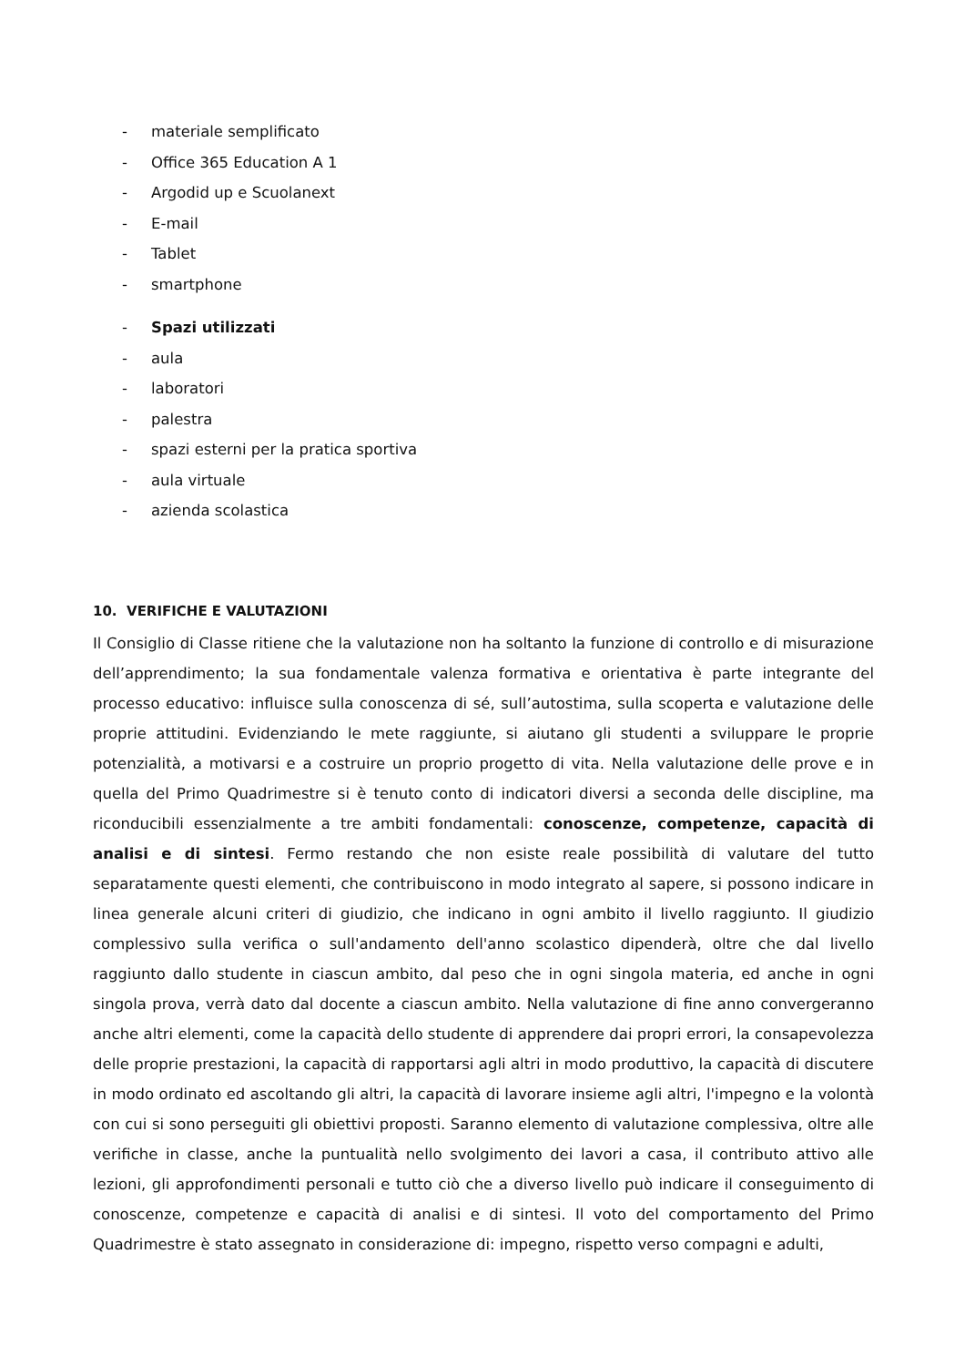- materiale semplificato
- Office 365 Education A 1
- Argodid up e Scuolanext
- E-mail
- Tablet
- smartphone
- Spazi utilizzati
- aula
- laboratori
- palestra
- spazi esterni per la pratica sportiva
- aula virtuale
- azienda scolastica
10. VERIFICHE E VALUTAZIONI
Il Consiglio di Classe ritiene che la valutazione non ha soltanto la funzione di controllo e di misurazione dell’apprendimento; la sua fondamentale valenza formativa e orientativa è parte integrante del processo educativo: influisce sulla conoscenza di sé, sull’autostima, sulla scoperta e valutazione delle proprie attitudini. Evidenziando le mete raggiunte, si aiutano gli studenti a sviluppare le proprie potenzialità, a motivarsi e a costruire un proprio progetto di vita. Nella valutazione delle prove e in quella del Primo Quadrimestre si è tenuto conto di indicatori diversi a seconda delle discipline, ma riconducibili essenzialmente a tre ambiti fondamentali: conoscenze, competenze, capacità di analisi e di sintesi. Fermo restando che non esiste reale possibilità di valutare del tutto separatamente questi elementi, che contribuiscono in modo integrato al sapere, si possono indicare in linea generale alcuni criteri di giudizio, che indicano in ogni ambito il livello raggiunto. Il giudizio complessivo sulla verifica o sull'andamento dell'anno scolastico dipenderà, oltre che dal livello raggiunto dallo studente in ciascun ambito, dal peso che in ogni singola materia, ed anche in ogni singola prova, verrà dato dal docente a ciascun ambito. Nella valutazione di fine anno convergeranno anche altri elementi, come la capacità dello studente di apprendere dai propri errori, la consapevolezza delle proprie prestazioni, la capacità di rapportarsi agli altri in modo produttivo, la capacità di discutere in modo ordinato ed ascoltando gli altri, la capacità di lavorare insieme agli altri, l'impegno e la volontà con cui si sono perseguiti gli obiettivi proposti. Saranno elemento di valutazione complessiva, oltre alle verifiche in classe, anche la puntualità nello svolgimento dei lavori a casa, il contributo attivo alle lezioni, gli approfondimenti personali e tutto ciò che a diverso livello può indicare il conseguimento di conoscenze, competenze e capacità di analisi e di sintesi. Il voto del comportamento del Primo Quadrimestre è stato assegnato in considerazione di: impegno, rispetto verso compagni e adulti,